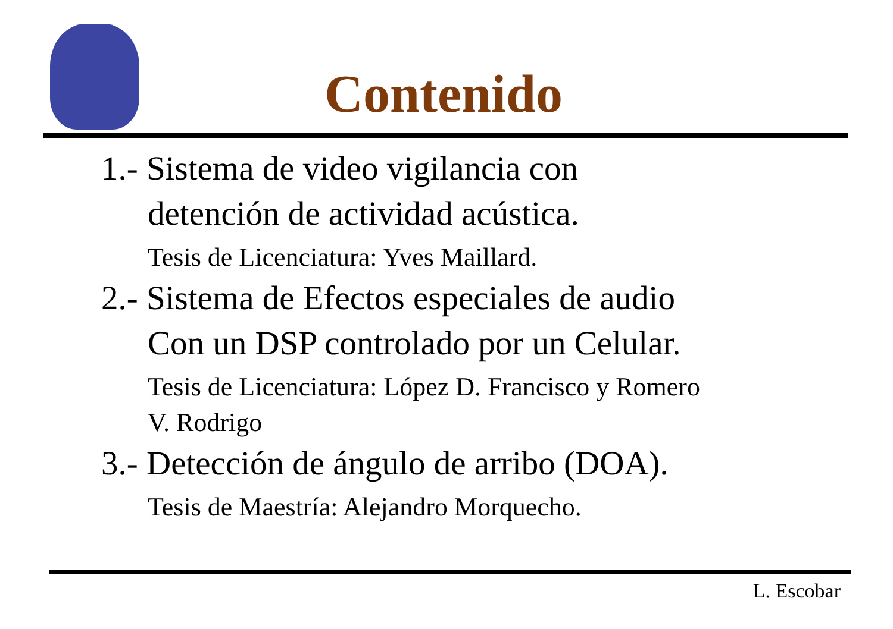Contenido
1.- Sistema de video vigilancia con
detención de actividad acústica.
Tesis de Licenciatura: Yves Maillard.
2.- Sistema de Efectos especiales de audio
Con un DSP controlado por un Celular.
Tesis de Licenciatura: López D. Francisco y Romero
V. Rodrigo
3.- Detección de ángulo de arribo (DOA).
Tesis de Maestría: Alejandro Morquecho.
L. Escobar